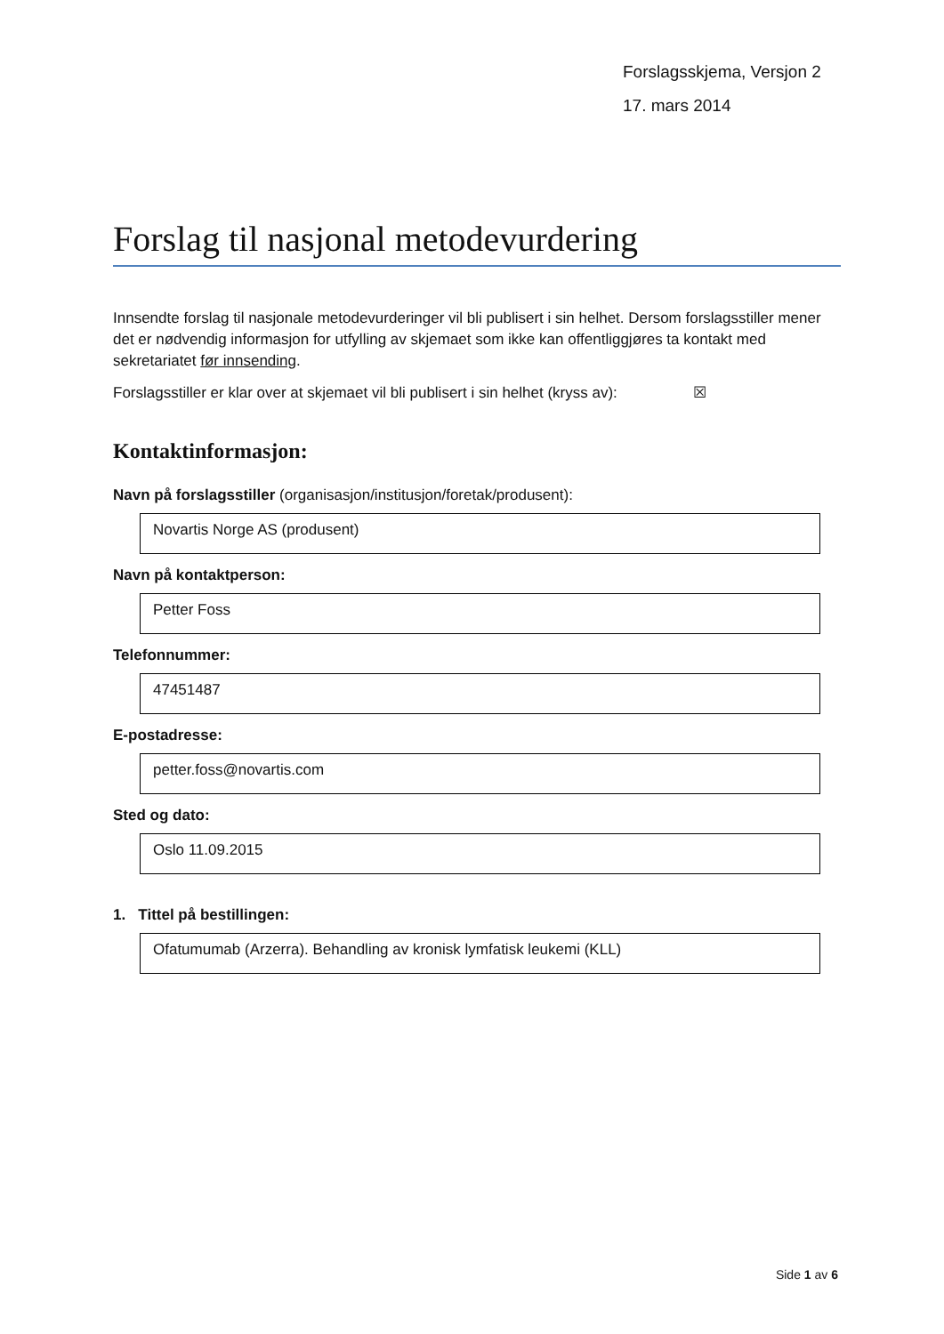Forslagsskjema, Versjon 2
17. mars 2014
Forslag til nasjonal metodevurdering
Innsendte forslag til nasjonale metodevurderinger vil bli publisert i sin helhet. Dersom forslagsstiller mener det er nødvendig informasjon for utfylling av skjemaet som ikke kan offentliggjøres ta kontakt med sekretariatet før innsending.
Forslagsstiller er klar over at skjemaet vil bli publisert i sin helhet (kryss av): ☒
Kontaktinformasjon:
Navn på forslagsstiller (organisasjon/institusjon/foretak/produsent):
Novartis Norge AS (produsent)
Navn på kontaktperson:
Petter Foss
Telefonnummer:
47451487
E-postadresse:
petter.foss@novartis.com
Sted og dato:
Oslo 11.09.2015
1. Tittel på bestillingen:
Ofatumumab (Arzerra). Behandling av kronisk lymfatisk leukemi (KLL)
Side 1 av 6